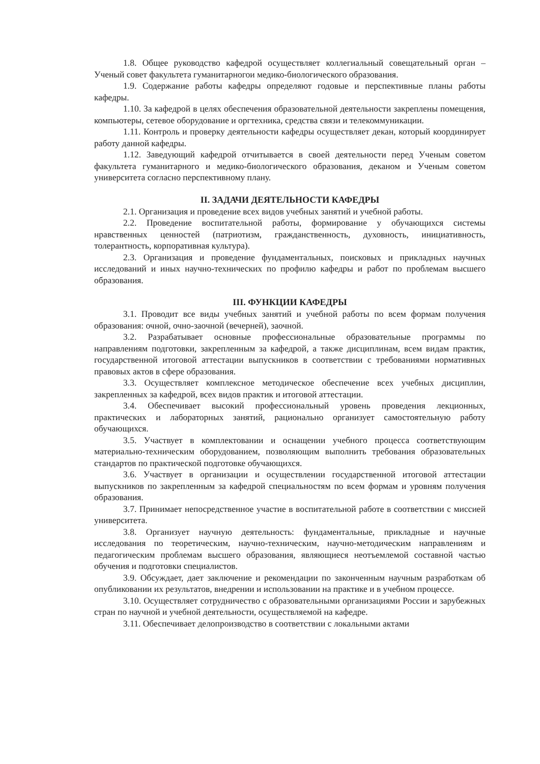1.8. Общее руководство кафедрой осуществляет коллегиальный совещательный орган – Ученый совет факультета гуманитарногои медико-биологического образования.
1.9. Содержание работы кафедры определяют годовые и перспективные планы работы кафедры.
1.10. За кафедрой в целях обеспечения образовательной деятельности закреплены помещения, компьютеры, сетевое оборудование и оргтехника, средства связи и телекоммуникации.
1.11. Контроль и проверку деятельности кафедры осуществляет декан, который координирует работу данной кафедры.
1.12. Заведующий кафедрой отчитывается в своей деятельности перед Ученым советом факультета гуманитарного и медико-биологического образования, деканом и Ученым советом университета согласно перспективному плану.
II. ЗАДАЧИ ДЕЯТЕЛЬНОСТИ КАФЕДРЫ
2.1. Организация и проведение всех видов учебных занятий и учебной работы.
2.2. Проведение воспитательной работы, формирование у обучающихся системы нравственных ценностей (патриотизм, гражданственность, духовность, инициативность, толерантность, корпоративная культура).
2.3. Организация и проведение фундаментальных, поисковых и прикладных научных исследований и иных научно-технических по профилю кафедры и работ по проблемам высшего образования.
III. ФУНКЦИИ КАФЕДРЫ
3.1. Проводит все виды учебных занятий и учебной работы по всем формам получения образования: очной, очно-заочной (вечерней), заочной.
3.2. Разрабатывает основные профессиональные образовательные программы по направлениям подготовки, закрепленным за кафедрой, а также дисциплинам, всем видам практик, государственной итоговой аттестации выпускников в соответствии с требованиями нормативных правовых актов в сфере образования.
3.3. Осуществляет комплексное методическое обеспечение всех учебных дисциплин, закрепленных за кафедрой, всех видов практик и итоговой аттестации.
3.4. Обеспечивает высокий профессиональный уровень проведения лекционных, практических и лабораторных занятий, рационально организует самостоятельную работу обучающихся.
3.5. Участвует в комплектовании и оснащении учебного процесса соответствующим материально-техническим оборудованием, позволяющим выполнить требования образовательных стандартов по практической подготовке обучающихся.
3.6. Участвует в организации и осуществлении государственной итоговой аттестации выпускников по закрепленным за кафедрой специальностям по всем формам и уровням получения образования.
3.7. Принимает непосредственное участие в воспитательной работе в соответствии с миссией университета.
3.8. Организует научную деятельность: фундаментальные, прикладные и научные исследования по теоретическим, научно-техническим, научно-методическим направлениям и педагогическим проблемам высшего образования, являющиеся неотъемлемой составной частью обучения и подготовки специалистов.
3.9. Обсуждает, дает заключение и рекомендации по законченным научным разработкам об опубликовании их результатов, внедрении и использовании на практике и в учебном процессе.
3.10. Осуществляет сотрудничество с образовательными организациями России и зарубежных стран по научной и учебной деятельности, осуществляемой на кафедре.
3.11. Обеспечивает делопроизводство в соответствии с локальными актами